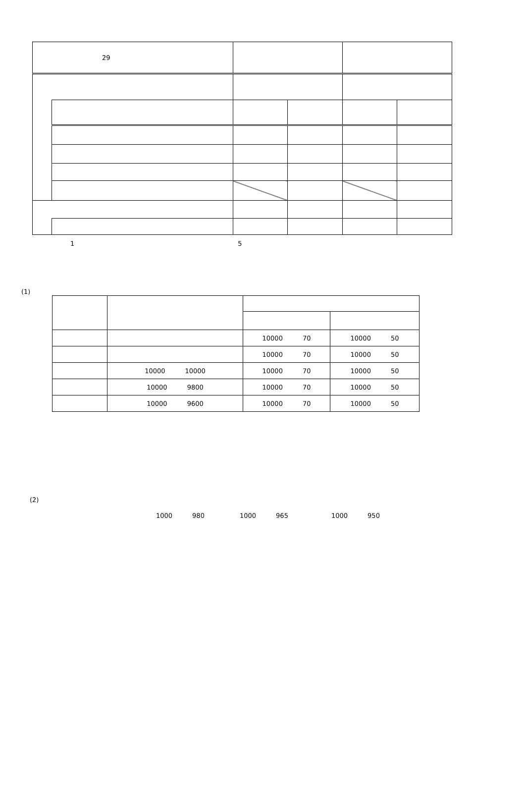| 29 | | | | | |
1 5
(1)
| | | 10000 70 | 10000 50 |
| | | 10000 70 | 10000 50 |
| | 10000 10000 | 10000 70 | 10000 50 |
| | 10000 9800 | 10000 70 | 10000 50 |
| | 10000 9600 | 10000 70 | 10000 50 |
(2)
1000 980 1000 965 1000 950